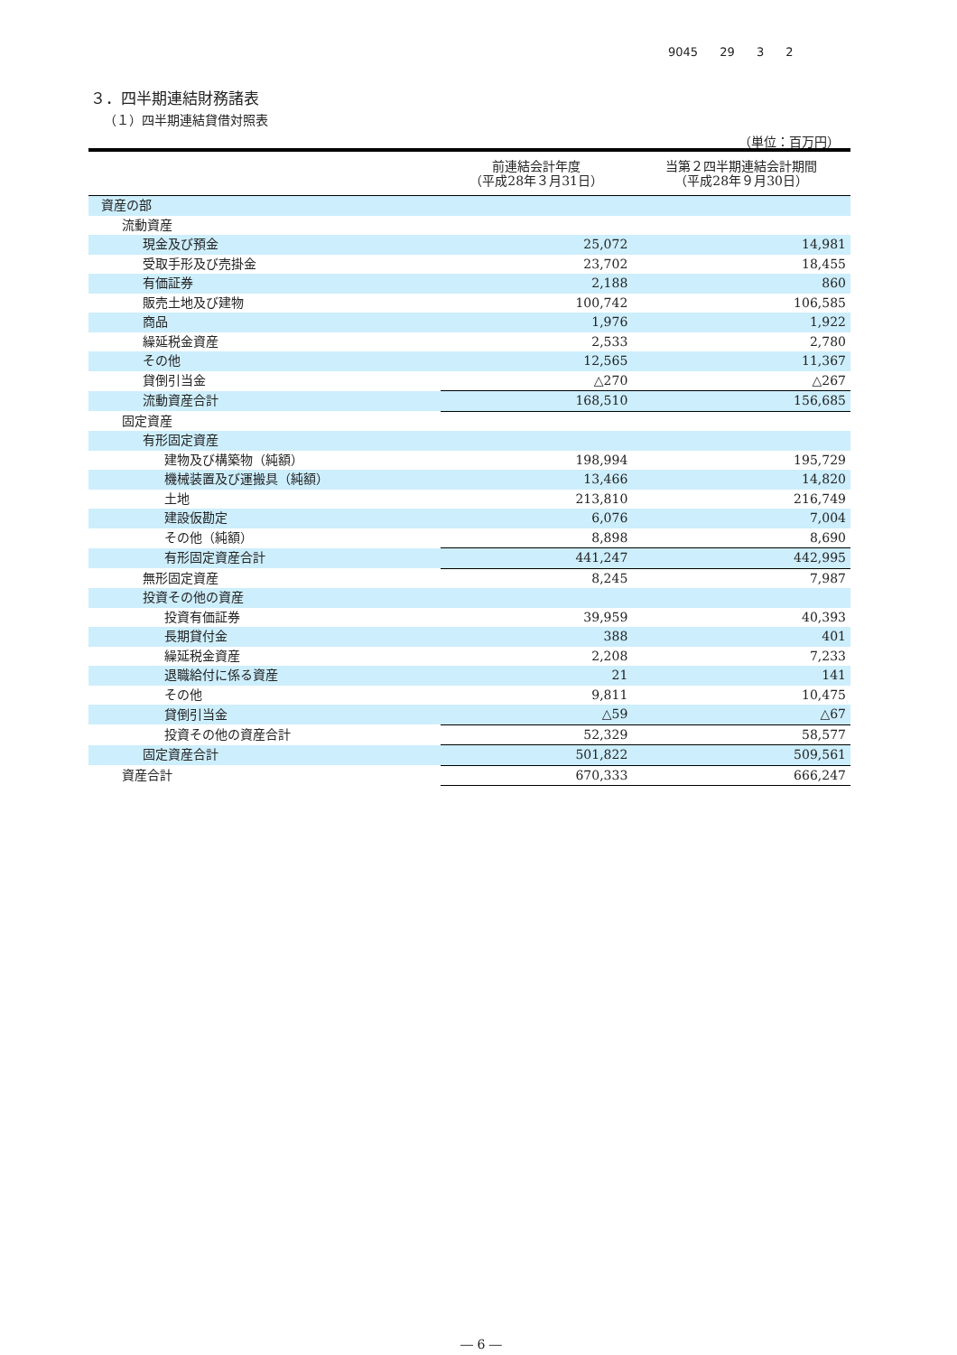9045 29 3 2
３．四半期連結財務諸表
（１）四半期連結貸借対照表
（単位：百万円）
| | 前連結会計年度 （平成28年３月31日） | 当第２四半期連結会計期間 （平成28年９月30日） |
| --- | --- | --- |
| 資産の部 | | |
| 流動資産 | | |
| 現金及び預金 | 25,072 | 14,981 |
| 受取手形及び売掛金 | 23,702 | 18,455 |
| 有価証券 | 2,188 | 860 |
| 販売土地及び建物 | 100,742 | 106,585 |
| 商品 | 1,976 | 1,922 |
| 繰延税金資産 | 2,533 | 2,780 |
| その他 | 12,565 | 11,367 |
| 貸倒引当金 | △270 | △267 |
| 流動資産合計 | 168,510 | 156,685 |
| 固定資産 | | |
| 有形固定資産 | | |
| 建物及び構築物（純額） | 198,994 | 195,729 |
| 機械装置及び運搬具（純額） | 13,466 | 14,820 |
| 土地 | 213,810 | 216,749 |
| 建設仮勘定 | 6,076 | 7,004 |
| その他（純額） | 8,898 | 8,690 |
| 有形固定資産合計 | 441,247 | 442,995 |
| 無形固定資産 | 8,245 | 7,987 |
| 投資その他の資産 | | |
| 投資有価証券 | 39,959 | 40,393 |
| 長期貸付金 | 388 | 401 |
| 繰延税金資産 | 2,208 | 7,233 |
| 退職給付に係る資産 | 21 | 141 |
| その他 | 9,811 | 10,475 |
| 貸倒引当金 | △59 | △67 |
| 投資その他の資産合計 | 52,329 | 58,577 |
| 固定資産合計 | 501,822 | 509,561 |
| 資産合計 | 670,333 | 666,247 |
― 6 ―